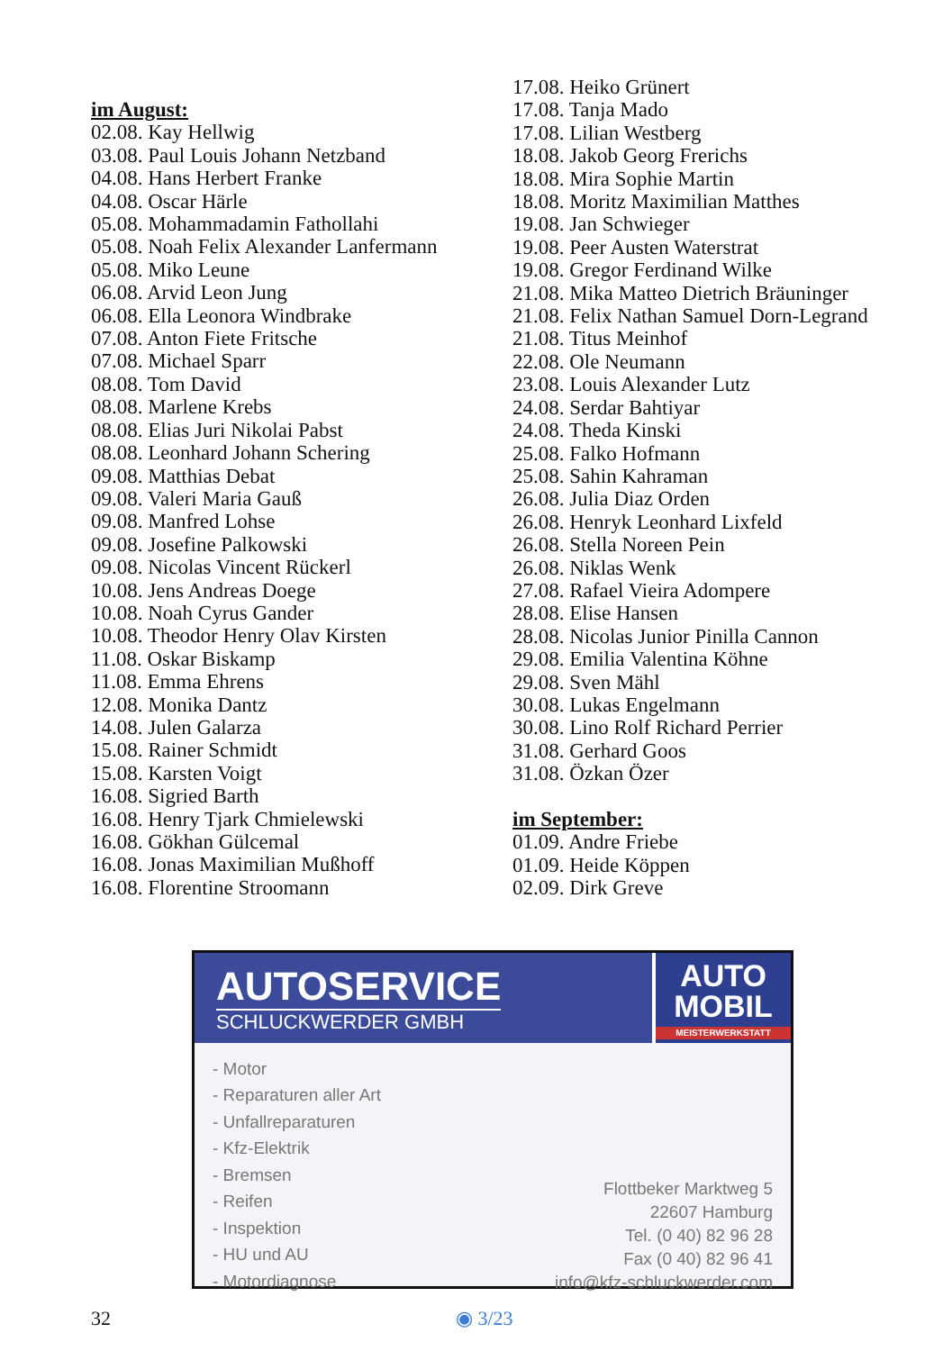im August:
02.08. Kay Hellwig
03.08. Paul Louis Johann Netzband
04.08. Hans Herbert Franke
04.08. Oscar Härle
05.08. Mohammadamin Fathollahi
05.08. Noah Felix Alexander Lanfermann
05.08. Miko Leune
06.08. Arvid Leon Jung
06.08. Ella Leonora Windbrake
07.08. Anton Fiete Fritsche
07.08. Michael Sparr
08.08. Tom David
08.08. Marlene Krebs
08.08. Elias Juri Nikolai Pabst
08.08. Leonhard Johann Schering
09.08. Matthias Debat
09.08. Valeri Maria Gauß
09.08. Manfred Lohse
09.08. Josefine Palkowski
09.08. Nicolas Vincent Rückerl
10.08. Jens Andreas Doege
10.08. Noah Cyrus Gander
10.08. Theodor Henry Olav Kirsten
11.08. Oskar Biskamp
11.08. Emma Ehrens
12.08. Monika Dantz
14.08. Julen Galarza
15.08. Rainer Schmidt
15.08. Karsten Voigt
16.08. Sigried Barth
16.08. Henry Tjark Chmielewski
16.08. Gökhan Gülcemal
16.08. Jonas Maximilian Mußhoff
16.08. Florentine Stroomann
17.08. Heiko Grünert
17.08. Tanja Mado
17.08. Lilian Westberg
18.08. Jakob Georg Frerichs
18.08. Mira Sophie Martin
18.08. Moritz Maximilian Matthes
19.08. Jan Schwieger
19.08. Peer Austen Waterstrat
19.08. Gregor Ferdinand Wilke
21.08. Mika Matteo Dietrich Bräuninger
21.08. Felix Nathan Samuel Dorn-Legrand
21.08. Titus Meinhof
22.08. Ole Neumann
23.08. Louis Alexander Lutz
24.08. Serdar Bahtiyar
24.08. Theda Kinski
25.08. Falko Hofmann
25.08. Sahin Kahraman
26.08. Julia Diaz Orden
26.08. Henryk Leonhard Lixfeld
26.08. Stella Noreen Pein
26.08. Niklas Wenk
27.08. Rafael Vieira Adompere
28.08. Elise Hansen
28.08. Nicolas Junior Pinilla Cannon
29.08. Emilia Valentina Köhne
29.08. Sven Mähl
30.08. Lukas Engelmann
30.08. Lino Rolf Richard Perrier
31.08. Gerhard Goos
31.08. Özkan Özer
im September:
01.09. Andre Friebe
01.09. Heide Köppen
02.09. Dirk Greve
AUTOSERVICE
SCHLUCKWERDER GMBH
AUTO
MOBIL
MEISTERWERKSTATT
- Motor
- Reparaturen aller Art
- Unfallreparaturen
- Kfz-Elektrik
- Bremsen
- Reifen
- Inspektion
- HU und AU
- Motordiagnose
Flottbeker Marktweg 5
22607 Hamburg
Tel. (0 40) 82 96 28
Fax (0 40) 82 96 41
info@kfz-schluckwerder.com
32 ◉ 3/23